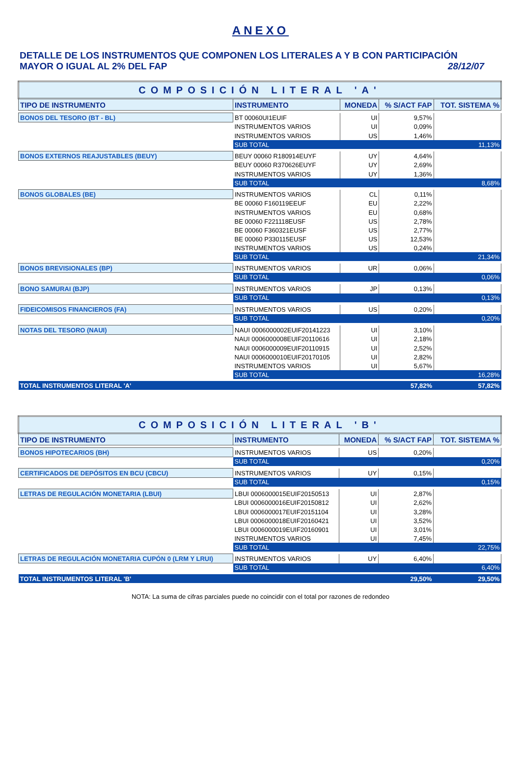ANEXO
DETALLE DE LOS INSTRUMENTOS QUE COMPONEN LOS LITERALES A Y B CON PARTICIPACIÓN
MAYOR O IGUAL AL 2% DEL FAP 28/12/07
| COMPOSICIÓN LITERAL 'A' | | | | |
| TIPO DE INSTRUMENTO | INSTRUMENTO | MONEDA | % S/ACT FAP | TOT. SISTEMA % |
| BONOS DEL TESORO (BT - BL) | BT 00060UI1EUIF | UI | 9,57% | |
| | INSTRUMENTOS VARIOS | UI | 0,09% | |
| | INSTRUMENTOS VARIOS | US | 1,46% | |
| | SUB TOTAL | | | 11,13% |
| BONOS EXTERNOS REAJUSTABLES (BEUY) | BEUY 00060 R180914EUYF | UY | 4,64% | |
| | BEUY 00060 R370626EUYF | UY | 2,69% | |
| | INSTRUMENTOS VARIOS | UY | 1,36% | |
| | SUB TOTAL | | | 8,68% |
| BONOS GLOBALES (BE) | INSTRUMENTOS VARIOS | CL | 0,11% | |
| | BE 00060 F160119EEUF | EU | 2,22% | |
| | INSTRUMENTOS VARIOS | EU | 0,68% | |
| | BE 00060 F221118EUSF | US | 2,78% | |
| | BE 00060 F360321EUSF | US | 2,77% | |
| | BE 00060 P330115EUSF | US | 12,53% | |
| | INSTRUMENTOS VARIOS | US | 0,24% | |
| | SUB TOTAL | | | 21,34% |
| BONOS BREVISIONALES (BP) | INSTRUMENTOS VARIOS | UR | 0,06% | |
| | SUB TOTAL | | | 0,06% |
| BONO SAMURAI (BJP) | INSTRUMENTOS VARIOS | JP | 0,13% | |
| | SUB TOTAL | | | 0,13% |
| FIDEICOMISOS FINANCIEROS (FA) | INSTRUMENTOS VARIOS | US | 0,20% | |
| | SUB TOTAL | | | 0,20% |
| NOTAS DEL TESORO (NAUI) | NAUI 0006000002EUIF20141223 | UI | 3,10% | |
| | NAUI 0006000008EUIF20110616 | UI | 2,18% | |
| | NAUI 0006000009EUIF20110915 | UI | 2,52% | |
| | NAUI 0006000010EUIF20170105 | UI | 2,82% | |
| | INSTRUMENTOS VARIOS | UI | 5,67% | |
| | SUB TOTAL | | | 16,28% |
| TOTAL INSTRUMENTOS LITERAL 'A' | | | 57,82% | 57,82% |
| COMPOSICIÓN LITERAL 'B' | | | | |
| TIPO DE INSTRUMENTO | INSTRUMENTO | MONEDA | % S/ACT FAP | TOT. SISTEMA % |
| BONOS HIPOTECARIOS (BH) | INSTRUMENTOS VARIOS | US | 0,20% | |
| | SUB TOTAL | | | 0,20% |
| CERTIFICADOS DE DEPÓSITOS EN BCU (CBCU) | INSTRUMENTOS VARIOS | UY | 0,15% | |
| | SUB TOTAL | | | 0,15% |
| LETRAS DE REGULACIÓN MONETARIA (LBUI) | LBUI 0006000015EUIF20150513 | UI | 2,87% | |
| | LBUI 0006000016EUIF20150812 | UI | 2,62% | |
| | LBUI 0006000017EUIF20151104 | UI | 3,28% | |
| | LBUI 0006000018EUIF20160421 | UI | 3,52% | |
| | LBUI 0006000019EUIF20160901 | UI | 3,01% | |
| | INSTRUMENTOS VARIOS | UI | 7,45% | |
| | SUB TOTAL | | | 22,75% |
| LETRAS DE REGULACIÓN MONETARIA CUPÓN 0 (LRM Y LRUI) | INSTRUMENTOS VARIOS | UY | 6,40% | |
| | SUB TOTAL | | | 6,40% |
| TOTAL INSTRUMENTOS LITERAL 'B' | | | 29,50% | 29,50% |
NOTA: La suma de cifras parciales puede no coincidir con el total por razones de redondeo